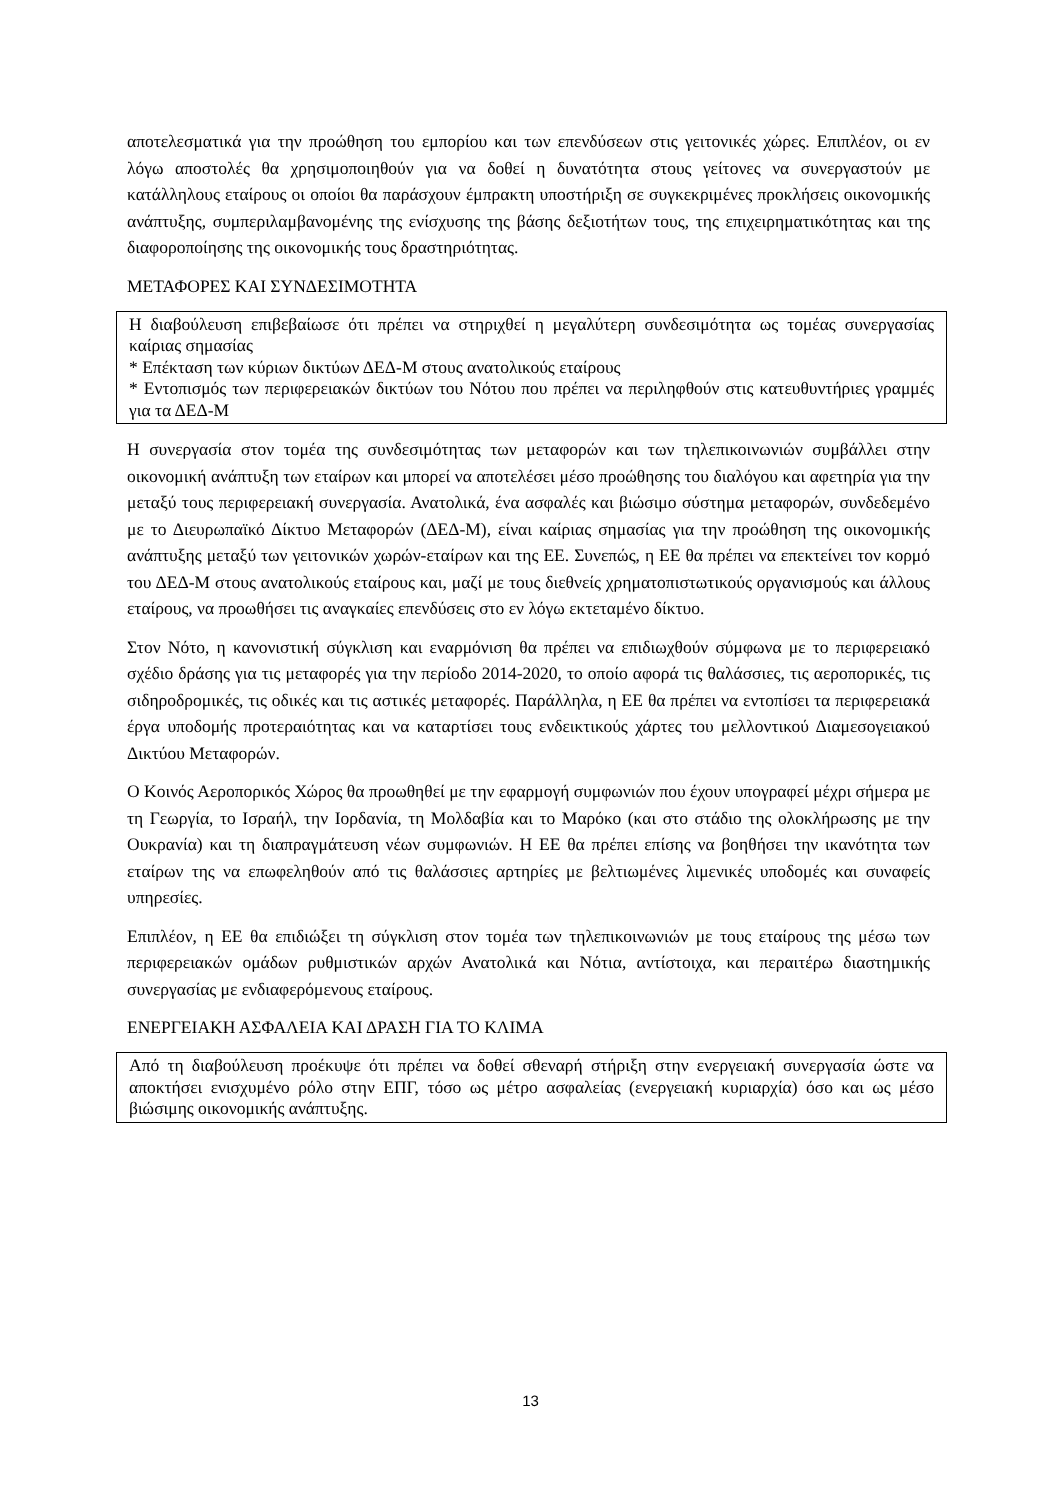αποτελεσματικά για την προώθηση του εμπορίου και των επενδύσεων στις γειτονικές χώρες. Επιπλέον, οι εν λόγω αποστολές θα χρησιμοποιηθούν για να δοθεί η δυνατότητα στους γείτονες να συνεργαστούν με κατάλληλους εταίρους οι οποίοι θα παράσχουν έμπρακτη υποστήριξη σε συγκεκριμένες προκλήσεις οικονομικής ανάπτυξης, συμπεριλαμβανομένης της ενίσχυσης της βάσης δεξιοτήτων τους, της επιχειρηματικότητας και της διαφοροποίησης της οικονομικής τους δραστηριότητας.
ΜΕΤΑΦΟΡΕΣ ΚΑΙ ΣΥΝΔΕΣΙΜΟΤΗΤΑ
Η διαβούλευση επιβεβαίωσε ότι πρέπει να στηριχθεί η μεγαλύτερη συνδεσιμότητα ως τομέας συνεργασίας καίριας σημασίας
* Επέκταση των κύριων δικτύων ΔΕΔ-Μ στους ανατολικούς εταίρους
* Εντοπισμός των περιφερειακών δικτύων του Νότου που πρέπει να περιληφθούν στις κατευθυντήριες γραμμές για τα ΔΕΔ-Μ
Η συνεργασία στον τομέα της συνδεσιμότητας των μεταφορών και των τηλεπικοινωνιών συμβάλλει στην οικονομική ανάπτυξη των εταίρων και μπορεί να αποτελέσει μέσο προώθησης του διαλόγου και αφετηρία για την μεταξύ τους περιφερειακή συνεργασία. Ανατολικά, ένα ασφαλές και βιώσιμο σύστημα μεταφορών, συνδεδεμένο με το Διευρωπαϊκό Δίκτυο Μεταφορών (ΔΕΔ-Μ), είναι καίριας σημασίας για την προώθηση της οικονομικής ανάπτυξης μεταξύ των γειτονικών χωρών-εταίρων και της ΕΕ. Συνεπώς, η ΕΕ θα πρέπει να επεκτείνει τον κορμό του ΔΕΔ-Μ στους ανατολικούς εταίρους και, μαζί με τους διεθνείς χρηματοπιστωτικούς οργανισμούς και άλλους εταίρους, να προωθήσει τις αναγκαίες επενδύσεις στο εν λόγω εκτεταμένο δίκτυο.
Στον Νότο, η κανονιστική σύγκλιση και εναρμόνιση θα πρέπει να επιδιωχθούν σύμφωνα με το περιφερειακό σχέδιο δράσης για τις μεταφορές για την περίοδο 2014-2020, το οποίο αφορά τις θαλάσσιες, τις αεροπορικές, τις σιδηροδρομικές, τις οδικές και τις αστικές μεταφορές. Παράλληλα, η ΕΕ θα πρέπει να εντοπίσει τα περιφερειακά έργα υποδομής προτεραιότητας και να καταρτίσει τους ενδεικτικούς χάρτες του μελλοντικού Διαμεσογειακού Δικτύου Μεταφορών.
Ο Κοινός Αεροπορικός Χώρος θα προωθηθεί με την εφαρμογή συμφωνιών που έχουν υπογραφεί μέχρι σήμερα με τη Γεωργία, το Ισραήλ, την Ιορδανία, τη Μολδαβία και το Μαρόκο (και στο στάδιο της ολοκλήρωσης με την Ουκρανία) και τη διαπραγμάτευση νέων συμφωνιών. Η ΕΕ θα πρέπει επίσης να βοηθήσει την ικανότητα των εταίρων της να επωφεληθούν από τις θαλάσσιες αρτηρίες με βελτιωμένες λιμενικές υποδομές και συναφείς υπηρεσίες.
Επιπλέον, η ΕΕ θα επιδιώξει τη σύγκλιση στον τομέα των τηλεπικοινωνιών με τους εταίρους της μέσω των περιφερειακών ομάδων ρυθμιστικών αρχών Ανατολικά και Νότια, αντίστοιχα, και περαιτέρω διαστημικής συνεργασίας με ενδιαφερόμενους εταίρους.
ΕΝΕΡΓΕΙΑΚΗ ΑΣΦΑΛΕΙΑ ΚΑΙ ΔΡΑΣΗ ΓΙΑ ΤΟ ΚΛΙΜΑ
Από τη διαβούλευση προέκυψε ότι πρέπει να δοθεί σθεναρή στήριξη στην ενεργειακή συνεργασία ώστε να αποκτήσει ενισχυμένο ρόλο στην ΕΠΓ, τόσο ως μέτρο ασφαλείας (ενεργειακή κυριαρχία) όσο και ως μέσο βιώσιμης οικονομικής ανάπτυξης.
13